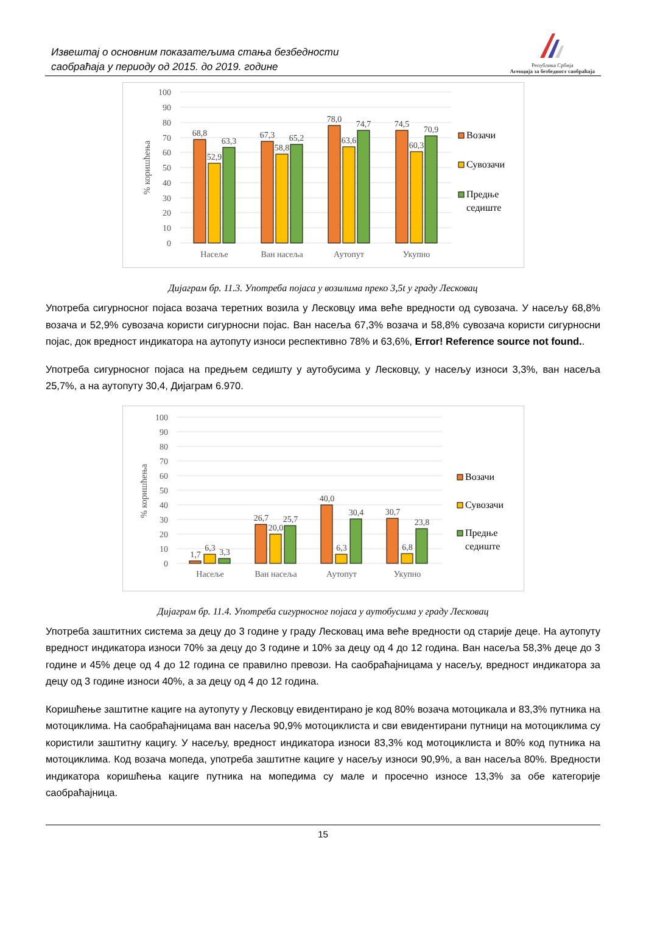Извештај о основним показатељима стања безбедности
саобраћаја у периоду од 2015. до 2019. године
Република Србија
Агенција за безбедност саобраћаја
100
90
80
70
60
50
40
30
20
10
0
% коришћења
68,8
52,9
63,3
67,3
58,8
65,2
78,0
63,6
74,7
74,5
60,3
70,9
Насеље
Ван насеља
Аутопут
Укупно
Возачи
Сувозачи
Предње
седиште
Дијаграм бр. 11.3. Употреба појаса у возилима преко 3,5t у граду Лесковац
Употреба сигурносног појаса возача теретних возила у Лесковцу има веће вредности од сувозача. У насељу 68,8% возача и 52,9% сувозача користи сигурносни појас. Ван насеља 67,3% возача и 58,8% сувозача користи сигурносни појас, док вредност индикатора на аутопуту износи респективно 78% и 63,6%, Error! Reference source not found..
Употреба сигурносног појаса на предњем седишту у аутобусима у Лесковцу, у насељу износи 3,3%, ван насеља 25,7%, а на аутопуту 30,4, Дијаграм 6.970.
100
90
80
70
60
50
40
30
20
10
0
% коришћења
1,7
6,3
3,3
26,7
20,0
25,7
40,0
6,3
30,4
30,7
6,8
23,8
Насеље
Ван насеља
Аутопут
Укупно
Возачи
Сувозачи
Предње
седиште
Дијаграм бр. 11.4. Употреба сигурносног појаса у аутобусима у граду Лесковац
Употреба заштитних система за децу до 3 године у граду Лесковац има веће вредности од старије деце. На аутопуту вредност индикатора износи 70% за децу до 3 године и 10% за децу од 4 до 12 година. Ван насеља 58,3% деце до 3 године и 45% деце од 4 до 12 година се правилно превози. На саобраћајницама у насељу, вредност индикатора за децу од 3 године износи 40%, а за децу од 4 до 12 година.
Коришћење заштитне кациге на аутопуту у Лесковцу евидентирано је код 80% возача мотоцикала и 83,3% путника на мотоциклима. На саобраћајницама ван насеља 90,9% мотоциклиста и сви евидентирани путници на мотоциклима су користили заштитну кацигу. У насељу, вредност индикатора износи 83,3% код мотоциклиста и 80% код путника на мотоциклима. Код возача мопеда, употреба заштитне кациге у насељу износи 90,9%, а ван насеља 80%. Вредности индикатора коришћења кациге путника на мопедима су мале и просечно износе 13,3% за обе категорије саобраћајница.
15